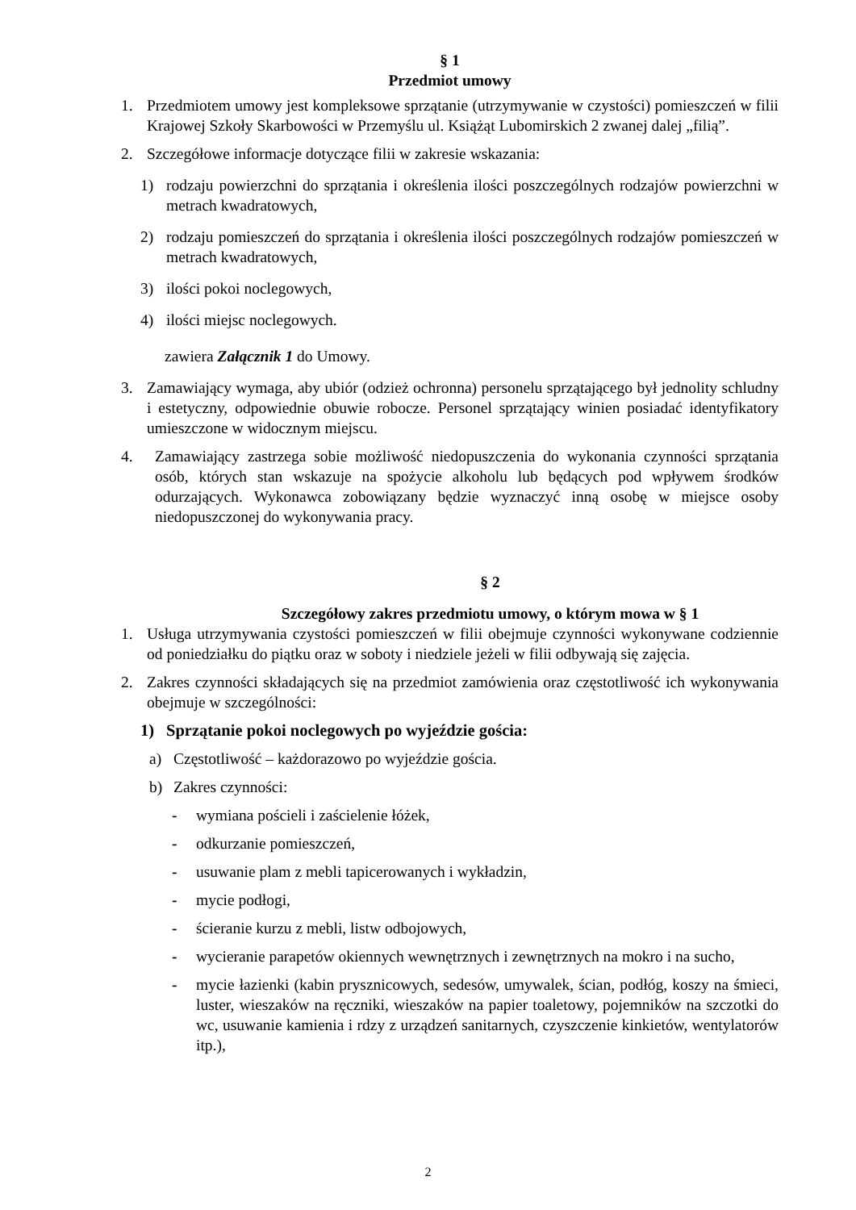§ 1
Przedmiot umowy
1. Przedmiotem umowy jest kompleksowe sprzątanie (utrzymywanie w czystości) pomieszczeń w filii Krajowej Szkoły Skarbowości w Przemyślu ul. Książąt Lubomirskich 2 zwanej dalej „filią”.
2. Szczegółowe informacje dotyczące filii w zakresie wskazania:
1) rodzaju powierzchni do sprzątania i określenia ilości poszczególnych rodzajów powierzchni w metrach kwadratowych,
2) rodzaju pomieszczeń do sprzątania i określenia ilości poszczególnych rodzajów pomieszczeń w metrach kwadratowych,
3) ilości pokoi noclegowych,
4) ilości miejsc noclegowych.
zawiera Załącznik 1 do Umowy.
3. Zamawiający wymaga, aby ubiór (odzież ochronna) personelu sprzątającego był jednolity schludny i estetyczny, odpowiednie obuwie robocze. Personel sprzątający winien posiadać identyfikatory umieszczone w widocznym miejscu.
4. Zamawiający zastrzega sobie możliwość niedopuszczenia do wykonania czynności sprzątania osób, których stan wskazuje na spożycie alkoholu lub będących pod wpływem środków odurzających. Wykonawca zobowiązany będzie wyznaczyć inną osobę w miejsce osoby niedopuszczonej do wykonywania pracy.
§ 2
Szczegółowy zakres przedmiotu umowy, o którym mowa w § 1
1. Usługa utrzymywania czystości pomieszczeń w filii obejmuje czynności wykonywane codziennie od poniedziałku do piątku oraz w soboty i niedziele jeżeli w filii odbywają się zajęcia.
2. Zakres czynności składających się na przedmiot zamówienia oraz częstotliwość ich wykonywania obejmuje w szczególności:
1) Sprzątanie pokoi noclegowych po wyjeździe gościa:
a) Częstotliwość – każdorazowo po wyjeździe gościa.
b) Zakres czynności:
- wymiana pościeli i zaścielenie łóżek,
- odkurzanie pomieszczeń,
- usuwanie plam z mebli tapicerowanych i wykładzin,
- mycie podłogi,
- ścieranie kurzu z mebli, listw odbojowych,
- wycieranie parapetów okiennych wewnętrznych i zewnętrznych na mokro i na sucho,
- mycie łazienki (kabin prysznicowych, sedesów, umywalek, ścian, podłóg, koszy na śmieci, luster, wieszaków na ręczniki, wieszaków na papier toaletowy, pojemników na szczotki do wc, usuwanie kamienia i rdzy z urządzeń sanitarnych, czyszczenie kinkietów, wentylatorów itp.),
2